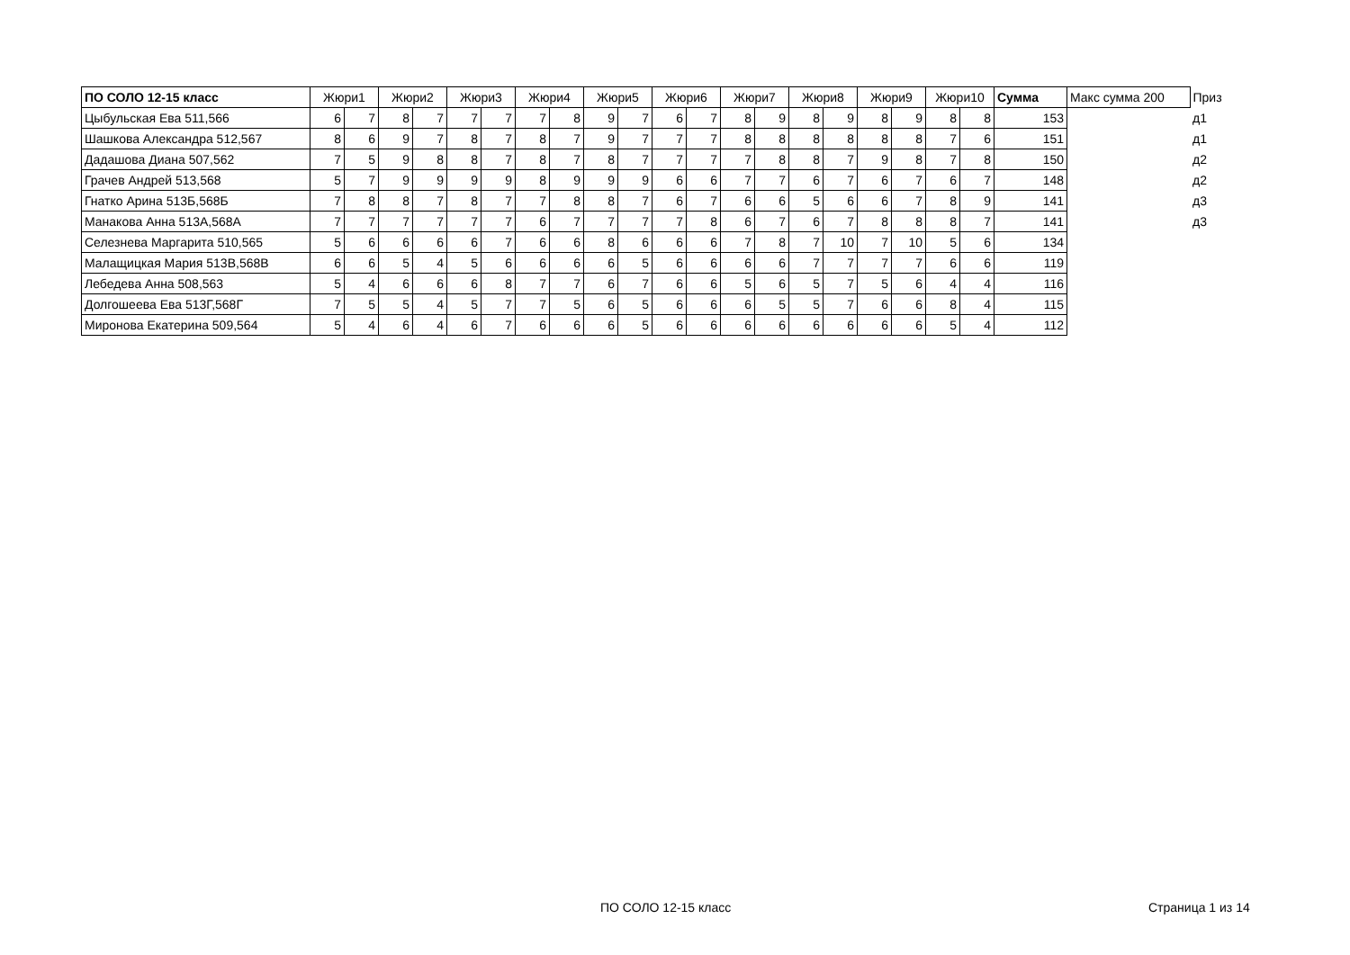| ПО СОЛО 12-15 класс | Жюри1 | | Жюри2 | | Жюри3 | | Жюри4 | | Жюри5 | | Жюри6 | | Жюри7 | | Жюри8 | | Жюри9 | | Жюри10 | | Сумма | Макс сумма 200 | Приз |
| --- | --- | --- | --- | --- | --- | --- | --- | --- | --- | --- | --- | --- | --- | --- | --- | --- | --- | --- | --- | --- | --- | --- | --- |
| Цыбульская Ева 511,566 | 6 | 7 | 8 | 7 | 7 | 7 | 7 | 8 | 9 | 7 | 6 | 7 | 8 | 9 | 8 | 9 | 8 | 9 | 8 | 8 | 153 | | д1 |
| Шашкова Александра 512,567 | 8 | 6 | 9 | 7 | 8 | 7 | 8 | 7 | 9 | 7 | 7 | 7 | 8 | 8 | 8 | 8 | 8 | 8 | 7 | 6 | 151 | | д1 |
| Дадашова Диана 507,562 | 7 | 5 | 9 | 8 | 8 | 7 | 8 | 7 | 8 | 7 | 7 | 7 | 7 | 8 | 8 | 7 | 9 | 8 | 7 | 8 | 150 | | д2 |
| Грачев Андрей 513,568 | 5 | 7 | 9 | 9 | 9 | 9 | 8 | 9 | 9 | 9 | 6 | 6 | 7 | 7 | 6 | 7 | 6 | 7 | 6 | 7 | 148 | | д2 |
| Гнатко Арина 513Б,568Б | 7 | 8 | 8 | 7 | 8 | 7 | 7 | 8 | 8 | 7 | 6 | 7 | 6 | 6 | 5 | 6 | 6 | 7 | 8 | 9 | 141 | | д3 |
| Манакова Анна 513А,568А | 7 | 7 | 7 | 7 | 7 | 7 | 6 | 7 | 7 | 7 | 7 | 8 | 6 | 7 | 6 | 7 | 8 | 8 | 8 | 7 | 141 | | д3 |
| Селезнева Маргарита 510,565 | 5 | 6 | 6 | 6 | 6 | 7 | 6 | 6 | 8 | 6 | 6 | 6 | 7 | 8 | 7 | 10 | 7 | 10 | 5 | 6 | 134 | | |
| Малащицкая Мария 513В,568В | 6 | 6 | 5 | 4 | 5 | 6 | 6 | 6 | 6 | 5 | 6 | 6 | 6 | 6 | 7 | 7 | 7 | 7 | 6 | 6 | 119 | | |
| Лебедева Анна 508,563 | 5 | 4 | 6 | 6 | 6 | 8 | 7 | 7 | 6 | 7 | 6 | 6 | 5 | 6 | 5 | 7 | 5 | 6 | 4 | 4 | 116 | | |
| Долгошеева Ева 513Г,568Г | 7 | 5 | 5 | 4 | 5 | 7 | 7 | 5 | 6 | 5 | 6 | 6 | 6 | 5 | 5 | 7 | 6 | 6 | 8 | 4 | 115 | | |
| Миронова Екатерина 509,564 | 5 | 4 | 6 | 4 | 6 | 7 | 6 | 6 | 6 | 5 | 6 | 6 | 6 | 6 | 6 | 6 | 6 | 6 | 5 | 4 | 112 | | |
ПО СОЛО 12-15 класс Страница 1 из 14